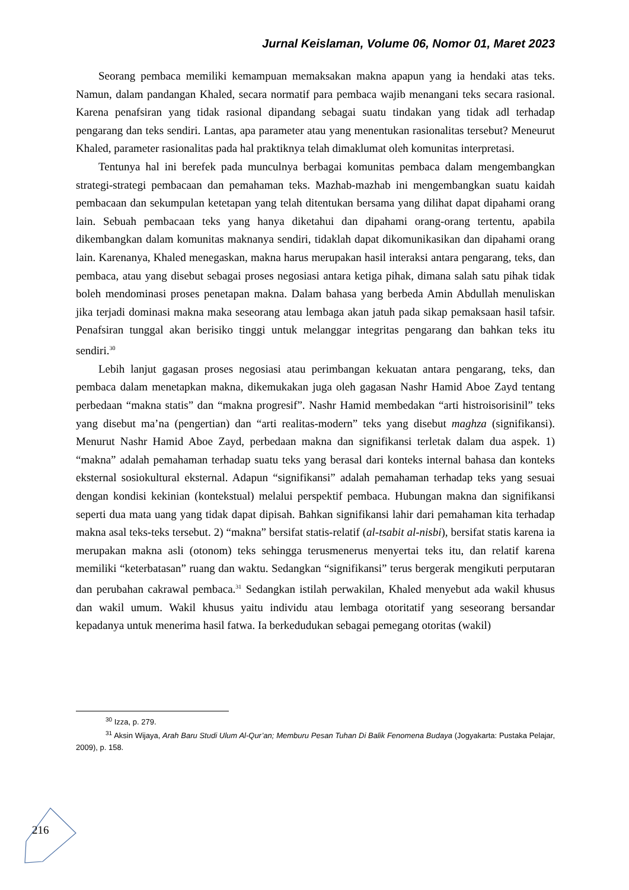Jurnal Keislaman, Volume 06, Nomor 01, Maret 2023
Seorang pembaca memiliki kemampuan memaksakan makna apapun yang ia hendaki atas teks. Namun, dalam pandangan Khaled, secara normatif para pembaca wajib menangani teks secara rasional. Karena penafsiran yang tidak rasional dipandang sebagai suatu tindakan yang tidak adl terhadap pengarang dan teks sendiri. Lantas, apa parameter atau yang menentukan rasionalitas tersebut? Meneurut Khaled, parameter rasionalitas pada hal praktiknya telah dimaklumat oleh komunitas interpretasi.
Tentunya hal ini berefek pada munculnya berbagai komunitas pembaca dalam mengembangkan strategi-strategi pembacaan dan pemahaman teks. Mazhab-mazhab ini mengembangkan suatu kaidah pembacaan dan sekumpulan ketetapan yang telah ditentukan bersama yang dilihat dapat dipahami orang lain. Sebuah pembacaan teks yang hanya diketahui dan dipahami orang-orang tertentu, apabila dikembangkan dalam komunitas maknanya sendiri, tidaklah dapat dikomunikasikan dan dipahami orang lain. Karenanya, Khaled menegaskan, makna harus merupakan hasil interaksi antara pengarang, teks, dan pembaca, atau yang disebut sebagai proses negosiasi antara ketiga pihak, dimana salah satu pihak tidak boleh mendominasi proses penetapan makna. Dalam bahasa yang berbeda Amin Abdullah menuliskan jika terjadi dominasi makna maka seseorang atau lembaga akan jatuh pada sikap pemaksaan hasil tafsir. Penafsiran tunggal akan berisiko tinggi untuk melanggar integritas pengarang dan bahkan teks itu sendiri.<sup>30</sup>
Lebih lanjut gagasan proses negosiasi atau perimbangan kekuatan antara pengarang, teks, dan pembaca dalam menetapkan makna, dikemukakan juga oleh gagasan Nashr Hamid Aboe Zayd tentang perbedaan “makna statis” dan “makna progresif”. Nashr Hamid membedakan “arti histroisorisinil” teks yang disebut ma’na (pengertian) dan “arti realitas-modern” teks yang disebut maghza (signifikansi). Menurut Nashr Hamid Aboe Zayd, perbedaan makna dan signifikansi terletak dalam dua aspek. 1) “makna” adalah pemahaman terhadap suatu teks yang berasal dari konteks internal bahasa dan konteks eksternal sosiokultural eksternal. Adapun “signifikansi” adalah pemahaman terhadap teks yang sesuai dengan kondisi kekinian (kontekstual) melalui perspektif pembaca. Hubungan makna dan signifikansi seperti dua mata uang yang tidak dapat dipisah. Bahkan signifikansi lahir dari pemahaman kita terhadap makna asal teks-teks tersebut. 2) “makna” bersifat statis-relatif (al-tsabit al-nisbi), bersifat statis karena ia merupakan makna asli (otonom) teks sehingga terusmenerus menyertai teks itu, dan relatif karena memiliki “keterbatasan” ruang dan waktu. Sedangkan “signifikansi” terus bergerak mengikuti perputaran dan perubahan cakrawal pembaca.<sup>31</sup> Sedangkan istilah perwakilan, Khaled menyebut ada wakil khusus dan wakil umum. Wakil khusus yaitu individu atau lembaga otoritatif yang seseorang bersandar kepadanya untuk menerima hasil fatwa. Ia berkedudukan sebagai pemegang otoritas (wakil)
<sup>30</sup> Izza, p. 279.
<sup>31</sup> Aksin Wijaya, Arah Baru Studi Ulum Al-Qur’an; Memburu Pesan Tuhan Di Balik Fenomena Budaya (Jogyakarta: Pustaka Pelajar, 2009), p. 158.
216